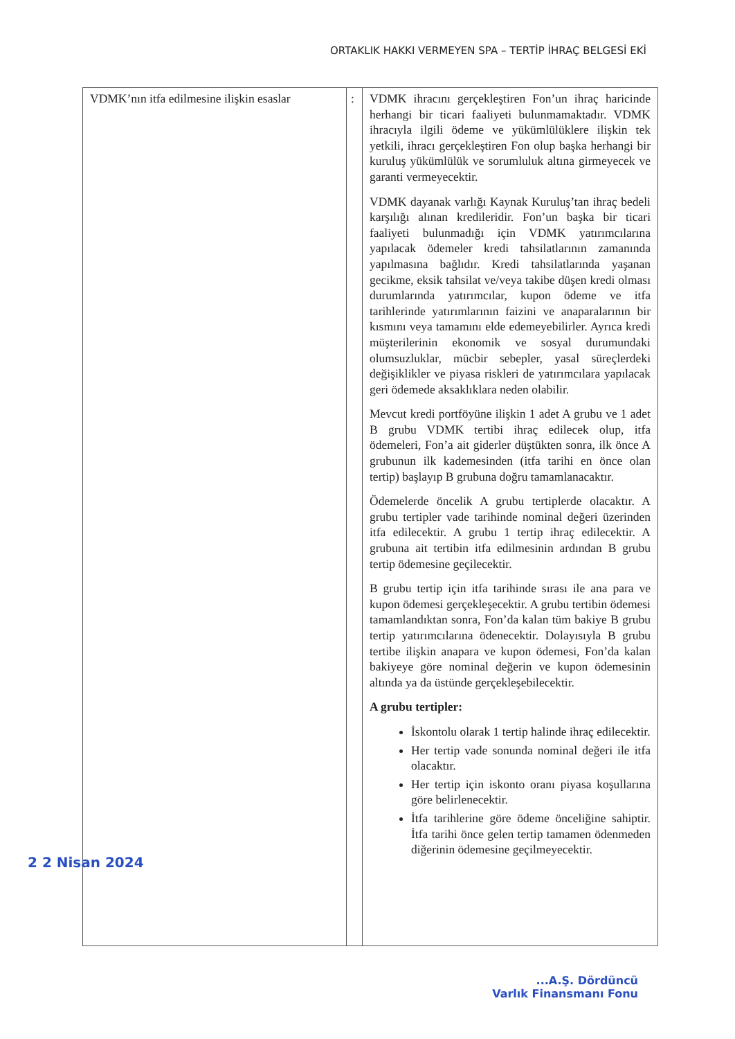ORTAKLIK HAKKI VERMEYEN SPA – TERTİP İHRAÇ BELGESİ EKİ
| VDMK’nın itfa edilmesine ilişkin esaslar 2 2 Nisan 2024 | : | VDMK ihracını gerçekleştiren Fon’un ihraç haricinde herhangi bir ticari faaliyeti bulunmamaktadır. VDMK ihracıyla ilgili ödeme ve yükümlülüklere ilişkin tek yetkili, ihracı gerçekleştiren Fon olup başka herhangi bir kuruluş yükümlülük ve sorumluluk altına girmeyecek ve garanti vermeyecektir. VDMK dayanak varlığı Kaynak Kuruluş’tan ihraç bedeli karşılığı alınan kredileridir. Fon’un başka bir ticari faaliyeti bulunmadığı için VDMK yatırımcılarına yapılacak ödemeler kredi tahsilatlarının zamanında yapılmasına bağlıdır. Kredi tahsilatlarında yaşanan gecikme, eksik tahsilat ve/veya takibe düşen kredi olması durumlarında yatırımcılar, kupon ödeme ve itfa tarihlerinde yatırımlarının faizini ve anaparalarının bir kısmını veya tamamını elde edemeyebilirler. Ayrıca kredi müşterilerinin ekonomik ve sosyal durumundaki olumsuzluklar, mücbir sebepler, yasal süreçlerdeki değişiklikler ve piyasa riskleri de yatırımcılara yapılacak geri ödemede aksaklıklara neden olabilir. Mevcut kredi portföyüne ilişkin 1 adet A grubu ve 1 adet B grubu VDMK tertibi ihraç edilecek olup, itfa ödemeleri, Fon’a ait giderler düştükten sonra, ilk önce A grubunun ilk kademesinden (itfa tarihi en önce olan tertip) başlayıp B grubuna doğru tamamlanacaktır. Ödemelerde öncelik A grubu tertiplerde olacaktır. A grubu tertipler vade tarihinde nominal değeri üzerinden itfa edilecektir. A grubu 1 tertip ihraç edilecektir. A grubuna ait tertibin itfa edilmesinin ardından B grubu tertip ödemesine geçilecektir. B grubu tertip için itfa tarihinde sırası ile ana para ve kupon ödemesi gerçekleşecektir. A grubu tertibin ödemesi tamamlandıktan sonra, Fon’da kalan tüm bakiye B grubu tertip yatırımcılarına ödenecektir. Dolayısıyla B grubu tertibe ilişkin anapara ve kupon ödemesi, Fon’da kalan bakiyeye göre nominal değerin ve kupon ödemesinin altında ya da üstünde gerçekleşebilecektir. A grubu tertipler: İskontolu olarak 1 tertip halinde ihraç edilecektir. Her tertip vade sonunda nominal değeri ile itfa olacaktır. Her tertip için iskonto oranı piyasa koşullarına göre belirlenecektir. İtfa tarihlerine göre ödeme önceliğine sahiptir. İtfa tarihi önce gelen tertip tamamen ödenmeden diğerinin ödemesine geçilmeyecektir. |
...A.Ş. Dördüncü
Varlık Finansmanı Fonu